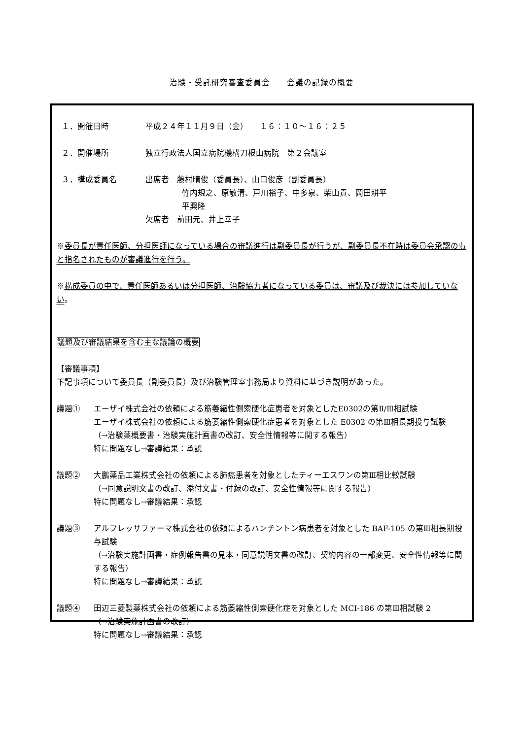治験・受託研究審査委員会　　会議の記録の概要
１．開催日時 平成２４年１１月９日（金）　　１６：１０～１６：２５
２．開催場所 独立行政法人国立病院機構刀根山病院　第２会議室
３．構成委員名 出席者　藤村晴俊（委員長）、山口俊彦（副委員長）
竹内規之、原敏清、戸川裕子、中多泉、柴山貢、岡田耕平
平興隆
欠席者　前田元、井上幸子
※委員長が責任医師、分担医師になっている場合の審議進行は副委員長が行うが、副委員長不在時は委員会承認のもと指名されたものが審議進行を行う。
※構成委員の中で、責任医師あるいは分担医師、治験協力者になっている委員は、審議及び裁決には参加していない。
議題及び審議結果を含む主な議論の概要
【審議事項】
下記事項について委員長（副委員長）及び治験管理室事務局より資料に基づき説明があった。
議題① エーザイ株式会社の依頼による筋萎縮性側索硬化症患者を対象としたE0302の第Ⅱ/Ⅲ相試験
エーザイ株式会社の依頼による筋萎縮性側索硬化症患者を対象とした E0302 の第Ⅲ相長期投与試験
（→治験薬概要書・治験実施計画書の改訂、安全性情報等に関する報告）
特に問題なし→審議結果：承認
議題② 大鵬薬品工業株式会社の依頼による肺癌患者を対象としたティーエスワンの第Ⅲ相比較試験
（→同意説明文書の改訂、添付文書・付録の改訂、安全性情報等に関する報告）
特に問題なし→審議結果：承認
議題③ アルフレッサファーマ株式会社の依頼によるハンチントン病患者を対象とした BAF-105 の第Ⅲ相長期投与試験
（→治験実施計画書・症例報告書の見本・同意説明文書の改訂、契約内容の一部変更、安全性情報等に関する報告）
特に問題なし→審議結果：承認
議題④ 田辺三菱製薬株式会社の依頼による筋萎縮性側索硬化症を対象とした MCI-186 の第Ⅲ相試験 2
（→治験実施計画書の改訂）
特に問題なし→審議結果：承認